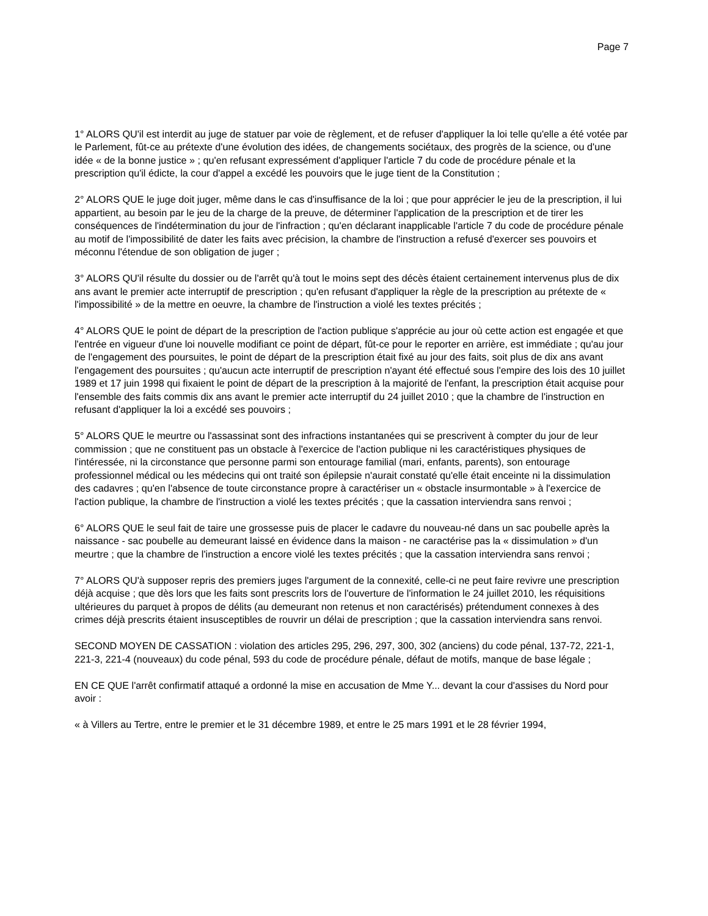Page 7
1° ALORS QU'il est interdit au juge de statuer par voie de règlement, et de refuser d'appliquer la loi telle qu'elle a été votée par le Parlement, fût-ce au prétexte d'une évolution des idées, de changements sociétaux, des progrès de la science, ou d'une idée « de la bonne justice » ; qu'en refusant expressément d'appliquer l'article 7 du code de procédure pénale et la prescription qu'il édicte, la cour d'appel a excédé les pouvoirs que le juge tient de la Constitution ;
2° ALORS QUE le juge doit juger, même dans le cas d'insuffisance de la loi ; que pour apprécier le jeu de la prescription, il lui appartient, au besoin par le jeu de la charge de la preuve, de déterminer l'application de la prescription et de tirer les conséquences de l'indétermination du jour de l'infraction ; qu'en déclarant inapplicable l'article 7 du code de procédure pénale au motif de l'impossibilité de dater les faits avec précision, la chambre de l'instruction a refusé d'exercer ses pouvoirs et méconnu l'étendue de son obligation de juger ;
3° ALORS QU'il résulte du dossier ou de l'arrêt qu'à tout le moins sept des décès étaient certainement intervenus plus de dix ans avant le premier acte interruptif de prescription ; qu'en refusant d'appliquer la règle de la prescription au prétexte de « l'impossibilité » de la mettre en oeuvre, la chambre de l'instruction a violé les textes précités ;
4° ALORS QUE le point de départ de la prescription de l'action publique s'apprécie au jour où cette action est engagée et que l'entrée en vigueur d'une loi nouvelle modifiant ce point de départ, fût-ce pour le reporter en arrière, est immédiate ; qu'au jour de l'engagement des poursuites, le point de départ de la prescription était fixé au jour des faits, soit plus de dix ans avant l'engagement des poursuites ; qu'aucun acte interruptif de prescription n'ayant été effectué sous l'empire des lois des 10 juillet 1989 et 17 juin 1998 qui fixaient le point de départ de la prescription à la majorité de l'enfant, la prescription était acquise pour l'ensemble des faits commis dix ans avant le premier acte interruptif du 24 juillet 2010 ; que la chambre de l'instruction en refusant d'appliquer la loi a excédé ses pouvoirs ;
5° ALORS QUE le meurtre ou l'assassinat sont des infractions instantanées qui se prescrivent à compter du jour de leur commission ; que ne constituent pas un obstacle à l'exercice de l'action publique ni les caractéristiques physiques de l'intéressée, ni la circonstance que personne parmi son entourage familial (mari, enfants, parents), son entourage professionnel médical ou les médecins qui ont traité son épilepsie n'aurait constaté qu'elle était enceinte ni la dissimulation des cadavres ; qu'en l'absence de toute circonstance propre à caractériser un « obstacle insurmontable » à l'exercice de l'action publique, la chambre de l'instruction a violé les textes précités ; que la cassation interviendra sans renvoi ;
6° ALORS QUE le seul fait de taire une grossesse puis de placer le cadavre du nouveau-né dans un sac poubelle après la naissance - sac poubelle au demeurant laissé en évidence dans la maison - ne caractérise pas la « dissimulation » d'un meurtre ; que la chambre de l'instruction a encore violé les textes précités ; que la cassation interviendra sans renvoi ;
7° ALORS QU'à supposer repris des premiers juges l'argument de la connexité, celle-ci ne peut faire revivre une prescription déjà acquise ; que dès lors que les faits sont prescrits lors de l'ouverture de l'information le 24 juillet 2010, les réquisitions ultérieures du parquet à propos de délits (au demeurant non retenus et non caractérisés) prétendument connexes à des crimes déjà prescrits étaient insusceptibles de rouvrir un délai de prescription ; que la cassation interviendra sans renvoi.
SECOND MOYEN DE CASSATION : violation des articles 295, 296, 297, 300, 302 (anciens) du code pénal, 137-72, 221-1, 221-3, 221-4 (nouveaux) du code pénal, 593 du code de procédure pénale, défaut de motifs, manque de base légale ;
EN CE QUE l'arrêt confirmatif attaqué a ordonné la mise en accusation de Mme Y... devant la cour d'assises du Nord pour avoir :
« à Villers au Tertre, entre le premier et le 31 décembre 1989, et entre le 25 mars 1991 et le 28 février 1994,